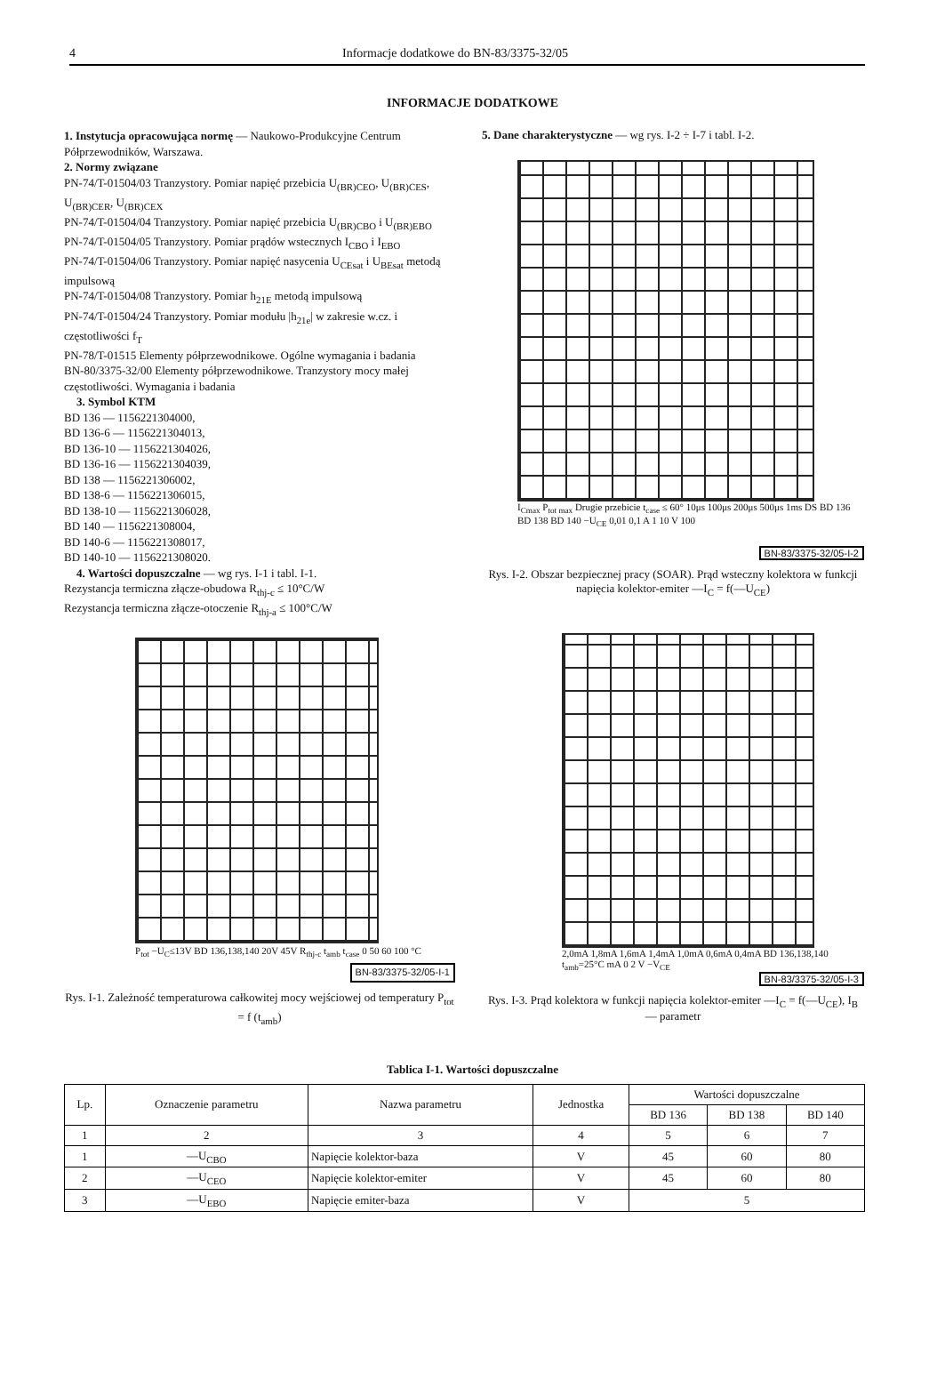4 Informacje dodatkowe do BN-83/3375-32/05
INFORMACJE DODATKOWE
1. Instytucja opracowująca normę — Naukowo-Produkcyjne Centrum Półprzewodników, Warszawa.
2. Normy związane
PN-74/T-01504/03 Tranzystory. Pomiar napięć przebicia U<sub>(BR)CEO</sub>, U<sub>(BR)CES</sub>, U<sub>(BR)CER</sub>, U<sub>(BR)CEX</sub>
PN-74/T-01504/04 Tranzystory. Pomiar napięć przebicia U<sub>(BR)CBO</sub> i U<sub>(BR)EBO</sub>
PN-74/T-01504/05 Tranzystory. Pomiar prądów wstecznych I<sub>CBO</sub> i I<sub>EBO</sub>
PN-74/T-01504/06 Tranzystory. Pomiar napięć nasycenia U<sub>CEsat</sub> i U<sub>BEsat</sub> metodą impulsową
PN-74/T-01504/08 Tranzystory. Pomiar h<sub>21E</sub> metodą impulsową
PN-74/T-01504/24 Tranzystory. Pomiar modułu |h<sub>21e</sub>| w zakresie w.cz. i częstotliwości f<sub>T</sub>
PN-78/T-01515 Elementy półprzewodnikowe. Ogólne wymagania i badania
BN-80/3375-32/00 Elementy półprzewodnikowe. Tranzystory mocy małej częstotliwości. Wymagania i badania
3. Symbol KTM
BD 136 — 1156221304000,
BD 136-6 — 1156221304013,
BD 136-10 — 1156221304026,
BD 136-16 — 1156221304039,
BD 138 — 1156221306002,
BD 138-6 — 1156221306015,
BD 138-10 — 1156221306028,
BD 140 — 1156221308004,
BD 140-6 — 1156221308017,
BD 140-10 — 1156221308020.
4. Wartości dopuszczalne — wg rys. I-1 i tabl. I-1.
Rezystancja termiczna złącze-obudowa R<sub>thj-c</sub> ≤ 10°C/W
Rezystancja termiczna złącze-otoczenie R<sub>thj-a</sub> ≤ 100°C/W
P<sub>tot</sub> −U<sub>C</sub>≤13V BD 136,138,140 20V 45V R<sub>thj-c</sub> t<sub>amb</sub> t<sub>case</sub> 0 50 60 100 °C
BN-83/3375-32/05-I-1
Rys. I-1. Zależność temperaturowa całkowitej mocy wejściowej od temperatury P<sub>tot</sub> = f (t<sub>amb</sub>)
5. Dane charakterystyczne — wg rys. I-2 ÷ I-7 i tabl. I-2.
I<sub>Cmax</sub> P<sub>tot max</sub> Drugie przebicie t<sub>case</sub> ≤ 60° 10μs 100μs 200μs 500μs 1ms DS BD 136 BD 138 BD 140 −U<sub>CE</sub> 0,01 0,1 A 1 10 V 100
BN-83/3375-32/05-I-2
Rys. I-2. Obszar bezpiecznej pracy (SOAR). Prąd wsteczny kolektora w funkcji napięcia kolektor-emiter —I<sub>C</sub> = f(—U<sub>CE</sub>)
2,0mA 1,8mA 1,6mA 1,4mA 1,0mA 0,6mA 0,4mA BD 136,138,140 t<sub>amb</sub>=25°C mA 0 2 V −V<sub>CE</sub>
BN-83/3375-32/05-I-3
Rys. I-3. Prąd kolektora w funkcji napięcia kolektor-emiter —I<sub>C</sub> = f(—U<sub>CE</sub>), I<sub>B</sub> — parametr
Tablica I-1. Wartości dopuszczalne
| Lp. | Oznaczenie parametru | Nazwa parametru | Jednostka | Wartości dopuszczalne | | |
| --- | --- | --- | --- | --- | --- | --- |
| | | | | BD 136 | BD 138 | BD 140 |
| 1 | 2 | 3 | 4 | 5 | 6 | 7 |
| 1 | —U<sub>CBO</sub> | Napięcie kolektor-baza | V | 45 | 60 | 80 |
| 2 | —U<sub>CEO</sub> | Napięcie kolektor-emiter | V | 45 | 60 | 80 |
| 3 | —U<sub>EBO</sub> | Napięcie emiter-baza | V | 5 | | |